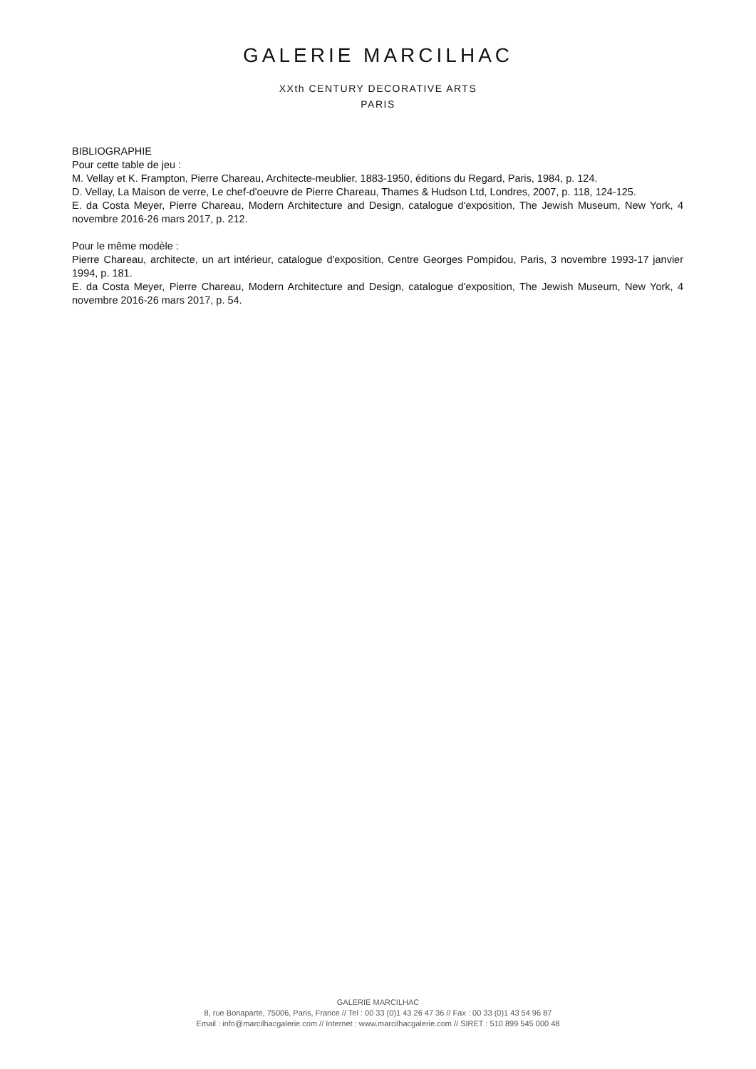GALERIE MARCILHAC
XXth CENTURY DECORATIVE ARTS
PARIS
BIBLIOGRAPHIE
Pour cette table de jeu :
M. Vellay et K. Frampton, Pierre Chareau, Architecte-meublier, 1883-1950, éditions du Regard, Paris, 1984, p. 124.
D. Vellay, La Maison de verre, Le chef-d'oeuvre de Pierre Chareau, Thames & Hudson Ltd, Londres, 2007, p. 118, 124-125.
E. da Costa Meyer, Pierre Chareau, Modern Architecture and Design, catalogue d'exposition, The Jewish Museum, New York, 4 novembre 2016-26 mars 2017, p. 212.
Pour le même modèle :
Pierre Chareau, architecte, un art intérieur, catalogue d'exposition, Centre Georges Pompidou, Paris, 3 novembre 1993-17 janvier 1994, p. 181.
E. da Costa Meyer, Pierre Chareau, Modern Architecture and Design, catalogue d'exposition, The Jewish Museum, New York, 4 novembre 2016-26 mars 2017, p. 54.
GALERIE MARCILHAC
8, rue Bonaparte, 75006, Paris, France // Tel : 00 33 (0)1 43 26 47 36 // Fax : 00 33 (0)1 43 54 96 87
Email : info@marcilhacgalerie.com // Internet : www.marcilhacgalerie.com // SIRET : 510 899 545 000 48